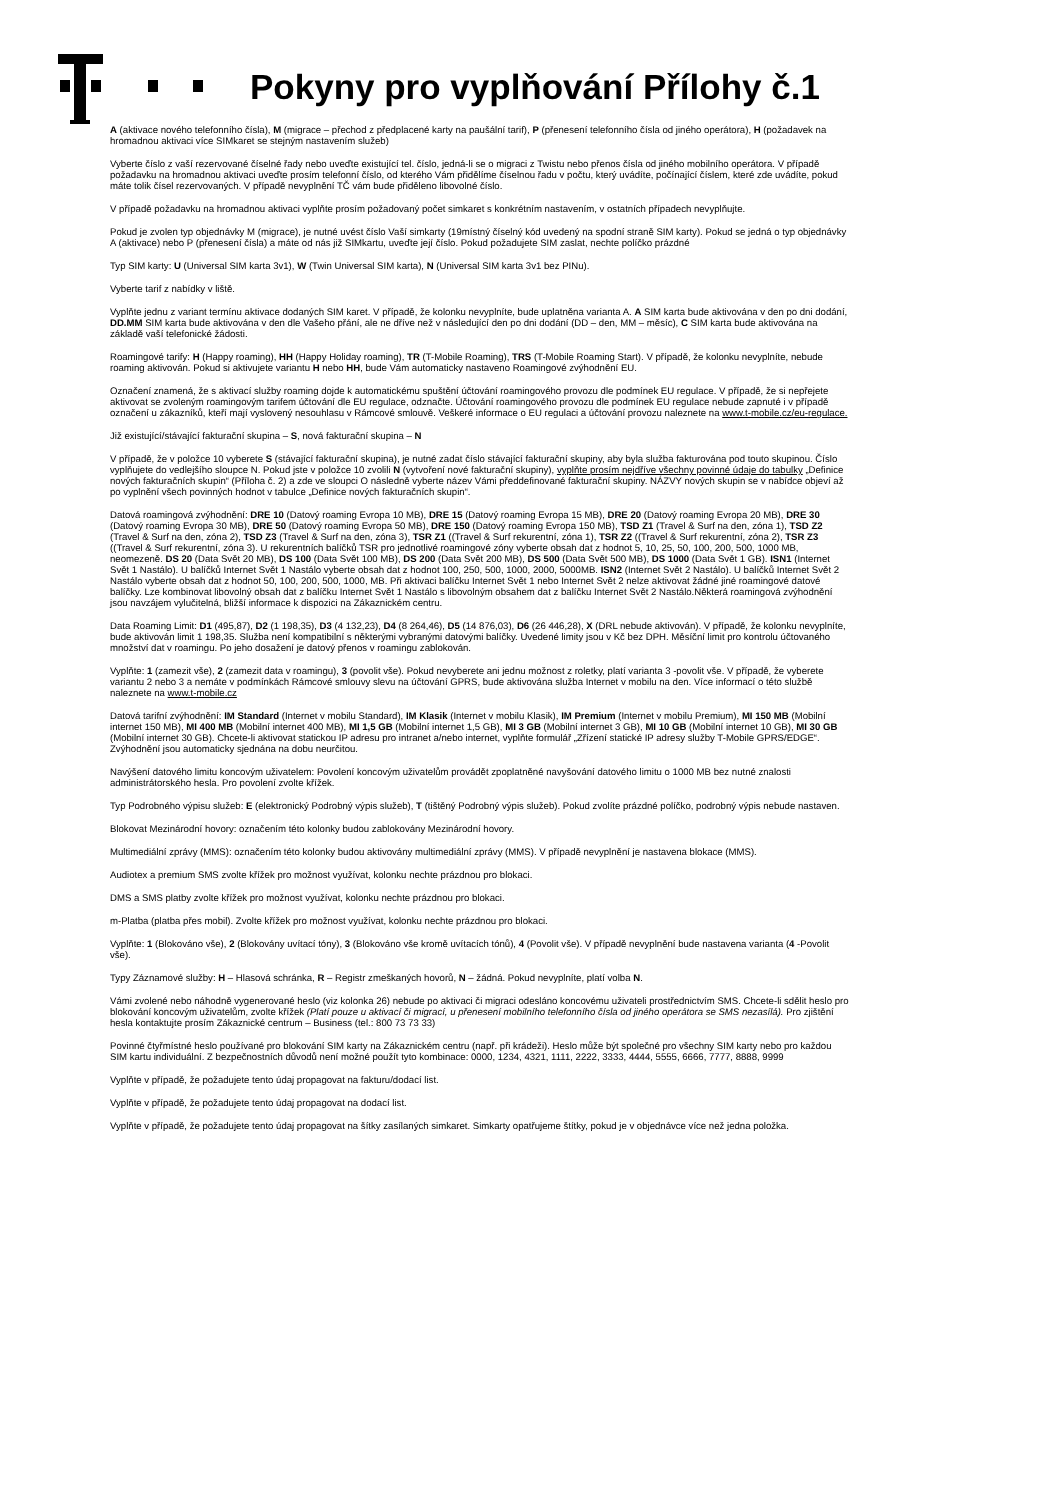Pokyny pro vyplňování Přílohy č.1
A (aktivace nového telefonního čísla), M (migrace – přechod z předplacené karty na paušální tarif), P (přenesení telefonního čísla od jiného operátora), H (požadavek na hromadnou aktivaci více SIMkaret se stejným nastavením služeb)
Vyberte číslo z vaší rezervované číselné řady nebo uveďte existující tel. číslo, jedná-li se o migraci z Twistu nebo přenos čísla od jiného mobilního operátora. V případě požadavku na hromadnou aktivaci uveďte prosím telefonní číslo, od kterého Vám přidělíme číselnou řadu v počtu, který uvádíte, počínající číslem, které zde uvádíte, pokud máte tolik čísel rezervovaných. V případě nevyplnění TČ vám bude přiděleno libovolné číslo.
V případě požadavku na hromadnou aktivaci vyplňte prosím požadovaný počet simkaret s konkrétním nastavením, v ostatních případech nevyplňujte.
Pokud je zvolen typ objednávky M (migrace), je nutné uvést číslo Vaší simkarty (19místný číselný kód uvedený na spodní straně SIM karty). Pokud se jedná o typ objednávky A (aktivace) nebo P (přenesení čísla) a máte od nás již SIMkartu, uveďte její číslo. Pokud požadujete SIM zaslat, nechte políčko prázdné
Typ SIM karty: U (Universal SIM karta 3v1), W (Twin Universal SIM karta), N (Universal SIM karta 3v1 bez PINu).
Vyberte tarif z nabídky v liště.
Vyplňte jednu z variant termínu aktivace dodaných SIM karet. V případě, že kolonku nevyplníte, bude uplatněna varianta A. A SIM karta bude aktivována v den po dni dodání, DD.MM SIM karta bude aktivována v den dle Vašeho přání, ale ne dříve než v následující den po dni dodání (DD – den, MM – měsíc), C SIM karta bude aktivována na základě vaší telefonické žádosti.
Roamingové tarify: H (Happy roaming), HH (Happy Holiday roaming), TR (T-Mobile Roaming), TRS (T-Mobile Roaming Start). V případě, že kolonku nevyplníte, nebude roaming aktivován. Pokud si aktivujete variantu H nebo HH, bude Vám automaticky nastaveno Roamingové zvýhodnění EU.
Označení znamená, že s aktivací služby roaming dojde k automatickému spuštění účtování roamingového provozu dle podmínek EU regulace. V případě, že si nepřejete aktivovat se zvoleným roamingovým tarifem účtování dle EU regulace, odznačte. Účtování roamingového provozu dle podmínek EU regulace nebude zapnuté i v případě označení u zákazníků, kteří mají vyslovený nesouhlasu v Rámcové smlouvě. Veškeré informace o EU regulaci a účtování provozu naleznete na www.t-mobile.cz/eu-regulace.
Již existující/stávající fakturační skupina – S, nová fakturační skupina – N
V případě, že v položce 10 vyberete S (stávající fakturační skupina), je nutné zadat číslo stávající fakturační skupiny, aby byla služba fakturována pod touto skupinou. Číslo vyplňujete do vedlejšího sloupce N. Pokud jste v položce 10 zvolili N (vytvoření nové fakturační skupiny), vyplňte prosím nejdříve všechny povinné údaje do tabulky „Definice nových fakturačních skupin“ (Příloha č. 2) a zde ve sloupci O následně vyberte název Vámi předdefinované fakturační skupiny. NÁZVY nových skupin se v nabídce objeví až po vyplnění všech povinných hodnot v tabulce „Definice nových fakturačních skupin“.
Datová roamingová zvýhodnění: DRE 10 (Datový roaming Evropa 10 MB), DRE 15 (Datový roaming Evropa 15 MB), DRE 20 (Datový roaming Evropa 20 MB), DRE 30 (Datový roaming Evropa 30 MB), DRE 50 (Datový roaming Evropa 50 MB), DRE 150 (Datový roaming Evropa 150 MB), TSD Z1 (Travel & Surf na den, zóna 1), TSD Z2 (Travel & Surf na den, zóna 2), TSD Z3 (Travel & Surf na den, zóna 3), TSR Z1 ((Travel & Surf rekurentní, zóna 1), TSR Z2 ((Travel & Surf rekurentní, zóna 2), TSR Z3 ((Travel & Surf rekurentní, zóna 3). U rekurentních balíčků TSR pro jednotlivé roamingové zóny vyberte obsah dat z hodnot 5, 10, 25, 50, 100, 200, 500, 1000 MB, neomezeně. DS 20 (Data Svět 20 MB), DS 100 (Data Svět 100 MB), DS 200 (Data Svět 200 MB), DS 500 (Data Svět 500 MB), DS 1000 (Data Svět 1 GB). ISN1 (Internet Svět 1 Nastálo). U balíčků Internet Svět 1 Nastálo vyberte obsah dat z hodnot 100, 250, 500, 1000, 2000, 5000MB. ISN2 (Internet Svět 2 Nastálo). U balíčků Internet Svět 2 Nastálo vyberte obsah dat z hodnot 50, 100, 200, 500, 1000, MB. Při aktivaci balíčku Internet Svět 1 nebo Internet Svět 2 nelze aktivovat žádné jiné roamingové datové balíčky. Lze kombinovat libovolný obsah dat z balíčku Internet Svět 1 Nastálo s libovolným obsahem dat z balíčku Internet Svět 2 Nastálo.Některá roamingová zvýhodnění jsou navzájem vylučitelná, bližší informace k dispozici na Zákaznickém centru.
Data Roaming Limit: D1 (495,87), D2 (1 198,35), D3 (4 132,23), D4 (8 264,46), D5 (14 876,03), D6 (26 446,28), X (DRL nebude aktivován). V případě, že kolonku nevyplníte, bude aktivován limit 1 198,35. Služba není kompatibilní s některými vybranými datovými balíčky. Uvedené limity jsou v Kč bez DPH. Měsíční limit pro kontrolu účtovaného množství dat v roamingu. Po jeho dosažení je datový přenos v roamingu zablokován.
Vyplňte: 1 (zamezit vše), 2 (zamezit data v roamingu), 3 (povolit vše). Pokud nevyberete ani jednu možnost z roletky, platí varianta 3 -povolit vše. V případě, že vyberete variantu 2 nebo 3 a nemáte v podmínkách Rámcové smlouvy slevu na účtování GPRS, bude aktivována služba Internet v mobilu na den. Více informací o této službě naleznete na www.t-mobile.cz
Datová tarifní zvýhodnění: IM Standard (Internet v mobilu Standard), IM Klasik (Internet v mobilu Klasik), IM Premium (Internet v mobilu Premium), MI 150 MB (Mobilní internet 150 MB), MI 400 MB (Mobilní internet 400 MB), MI 1,5 GB (Mobilní internet 1,5 GB), MI 3 GB (Mobilní internet 3 GB), MI 10 GB (Mobilní internet 10 GB), MI 30 GB (Mobilní internet 30 GB). Chcete-li aktivovat statickou IP adresu pro intranet a/nebo internet, vyplňte formulář „Zřízení statické IP adresy služby T-Mobile GPRS/EDGE“. Zvýhodnění jsou automaticky sjednána na dobu neurčitou.
Navýšení datového limitu koncovým uživatelem: Povolení koncovým uživatelům provádět zpoplatněné navyšování datového limitu o 1000 MB bez nutné znalosti administrátorského hesla. Pro povolení zvolte křížek.
Typ Podrobného výpisu služeb: E (elektronický Podrobný výpis služeb), T (tištěný Podrobný výpis služeb). Pokud zvolíte prázdné políčko, podrobný výpis nebude nastaven.
Blokovat Mezinárodní hovory: označením této kolonky budou zablokovány Mezinárodní hovory.
Multimediální zprávy (MMS): označením této kolonky budou aktivovány multimediální zprávy (MMS). V případě nevyplnění je nastavena blokace (MMS).
Audiotex a premium SMS zvolte křížek pro možnost využívat, kolonku nechte prázdnou pro blokaci.
DMS a SMS platby zvolte křížek pro možnost využívat, kolonku nechte prázdnou pro blokaci.
m-Platba (platba přes mobil). Zvolte křížek pro možnost využívat, kolonku nechte prázdnou pro blokaci.
Vyplňte: 1 (Blokováno vše), 2 (Blokovány uvítací tóny), 3 (Blokováno vše kromě uvítacích tónů), 4 (Povolit vše). V případě nevyplnění bude nastavena varianta (4 -Povolit vše).
Typy Záznamové služby: H – Hlasová schránka, R – Registr zmeškaných hovorů, N – žádná. Pokud nevyplníte, platí volba N.
Vámi zvolené nebo náhodně vygenerované heslo (viz kolonka 26) nebude po aktivaci či migraci odesláno koncovému uživateli prostřednictvím SMS. Chcete-li sdělit heslo pro blokování koncovým uživatelům, zvolte křížek (Platí pouze u aktivací či migrací, u přenesení mobilního telefonního čísla od jiného operátora se SMS nezasílá). Pro zjištění hesla kontaktujte prosím Zákaznické centrum – Business (tel.: 800 73 73 33)
Povinné čtyřmístné heslo používané pro blokování SIM karty na Zákaznickém centru (např. při krádeži). Heslo může být společné pro všechny SIM karty nebo pro každou SIM kartu individuální. Z bezpečnostních důvodů není možné použít tyto kombinace: 0000, 1234, 4321, 1111, 2222, 3333, 4444, 5555, 6666, 7777, 8888, 9999
Vyplňte v případě, že požadujete tento údaj propagovat na fakturu/dodací list.
Vyplňte v případě, že požadujete tento údaj propagovat na dodací list.
Vyplňte v případě, že požadujete tento údaj propagovat na šítky zasílaných simkaret. Simkarty opatřujeme štítky, pokud je v objednávce více než jedna položka.